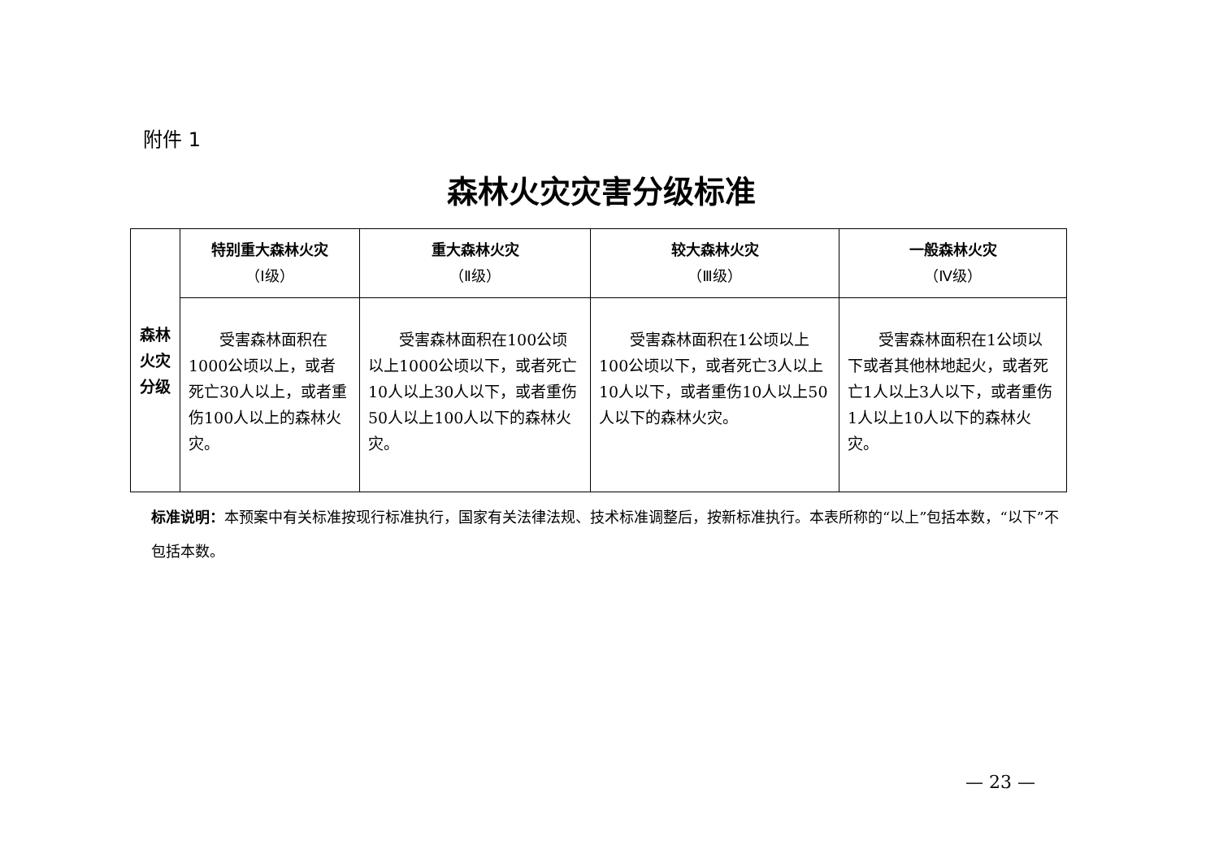附件 1
森林火灾灾害分级标准
| 森林 火灾 分级 | 特别重大森林火灾 （Ⅰ级） | 重大森林火灾 （Ⅱ级） | 较大森林火灾 （Ⅲ级） | 一般森林火灾 （Ⅳ级） |
| | 受害森林面积在1000公顷以上，或者死亡30人以上，或者重伤100人以上的森林火灾。 | 受害森林面积在100公顷以上1000公顷以下，或者死亡10人以上30人以下，或者重伤50人以上100人以下的森林火灾。 | 受害森林面积在1公顷以上100公顷以下，或者死亡3人以上10人以下，或者重伤10人以上50人以下的森林火灾。 | 受害森林面积在1公顷以下或者其他林地起火，或者死亡1人以上3人以下，或者重伤1人以上10人以下的森林火灾。 |
标准说明：本预案中有关标准按现行标准执行，国家有关法律法规、技术标准调整后，按新标准执行。本表所称的“以上”包括本数，“以下”不包括本数。
— 23 —